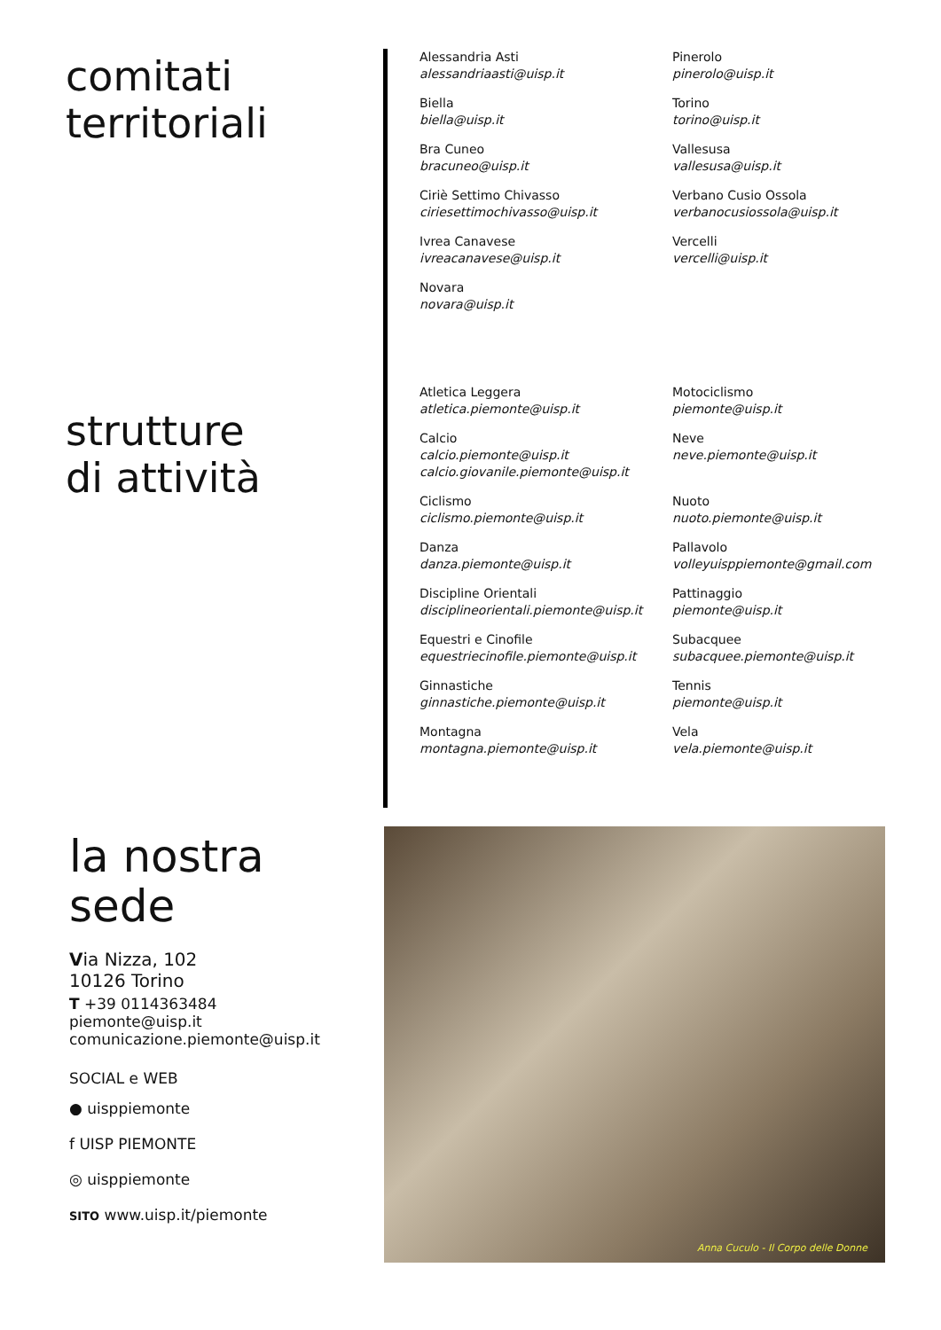comitati
territoriali
strutture
di attività
Alessandria Asti
alessandriaasti@uisp.it
Pinerolo
pinerolo@uisp.it
Biella
biella@uisp.it
Torino
torino@uisp.it
Bra Cuneo
bracuneo@uisp.it
Vallesusa
vallesusa@uisp.it
Ciriè Settimo Chivasso
ciriesettimochivasso@uisp.it
Verbano Cusio Ossola
verbanocusiossola@uisp.it
Ivrea Canavese
ivreacanavese@uisp.it
Vercelli
vercelli@uisp.it
Novara
novara@uisp.it
Atletica Leggera
atletica.piemonte@uisp.it
Motociclismo
piemonte@uisp.it
Calcio
calcio.piemonte@uisp.it
calcio.giovanile.piemonte@uisp.it
Neve
neve.piemonte@uisp.it
Ciclismo
ciclismo.piemonte@uisp.it
Nuoto
nuoto.piemonte@uisp.it
Danza
danza.piemonte@uisp.it
Pallavolo
volleyuisppiemonte@gmail.com
Discipline Orientali
disciplineorientali.piemonte@uisp.it
Pattinaggio
piemonte@uisp.it
Equestri e Cinofile
equestriecinofile.piemonte@uisp.it
Subacquee
subacquee.piemonte@uisp.it
Ginnastiche
ginnastiche.piemonte@uisp.it
Tennis
piemonte@uisp.it
Montagna
montagna.piemonte@uisp.it
Vela
vela.piemonte@uisp.it
la nostra
sede
Via Nizza, 102
10126 Torino
T +39 0114363484
piemonte@uisp.it
comunicazione.piemonte@uisp.it
SOCIAL e WEB
● uisppiemonte
f UISP PIEMONTE
◎ uisppiemonte
SITO www.uisp.it/piemonte
Anna Cuculo - Il Corpo delle Donne